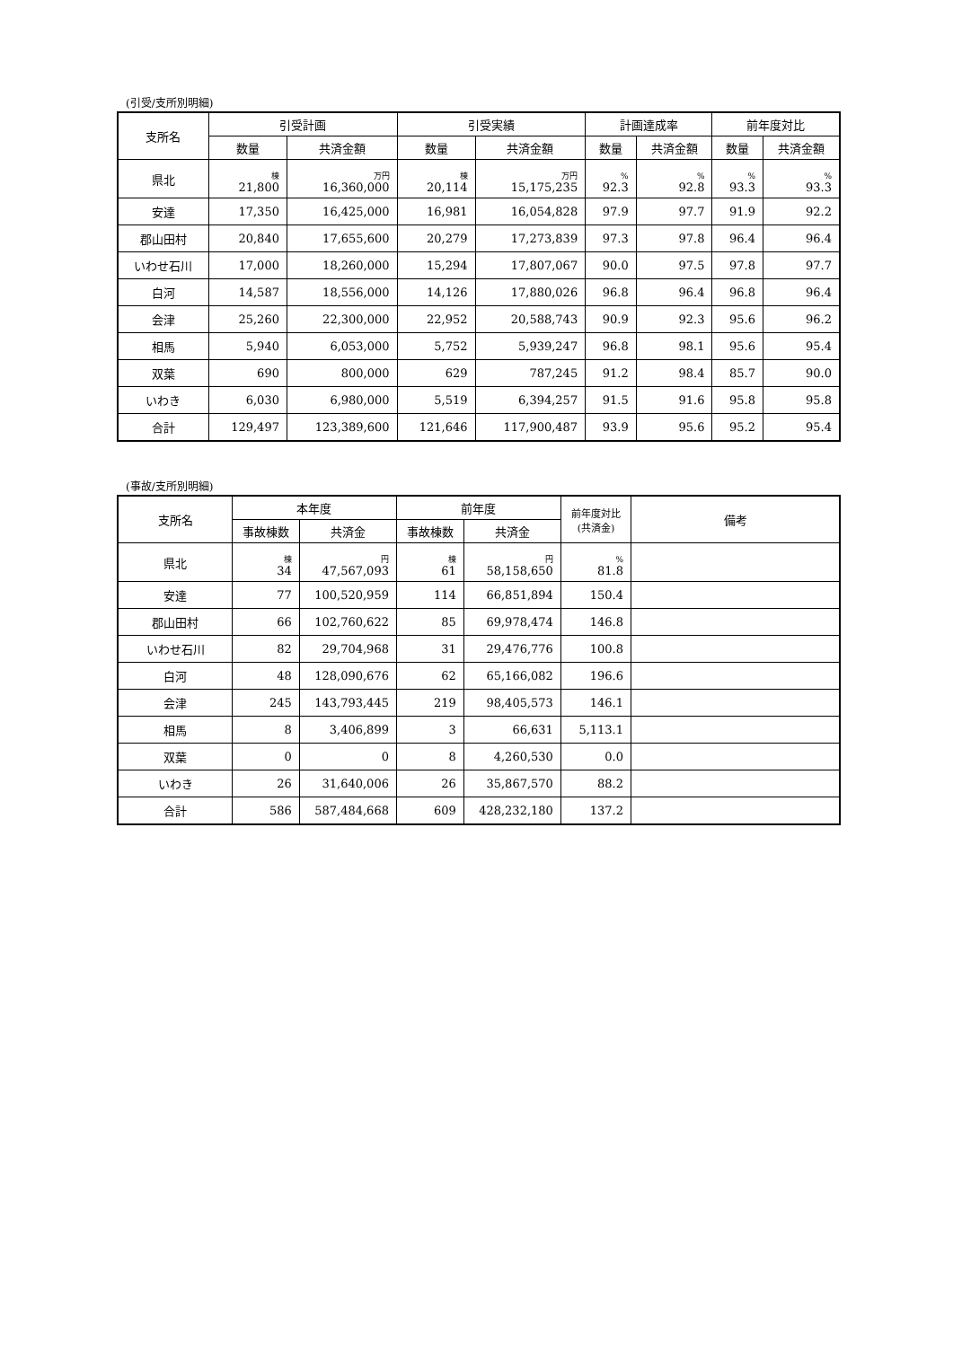(引受/支所別明細)
| 支所名 | 引受計画 | | 引受実績 | | 計画達成率 | | 前年度対比 | |
| --- | --- | --- | --- | --- | --- | --- | --- | --- |
| | 数量 | 共済金額 | 数量 | 共済金額 | 数量 | 共済金額 | 数量 | 共済金額 |
| 県北 | 棟 21,800 | 万円 16,360,000 | 棟 20,114 | 万円 15,175,235 | % 92.3 | % 92.8 | % 93.3 | % 93.3 |
| 安達 | 17,350 | 16,425,000 | 16,981 | 16,054,828 | 97.9 | 97.7 | 91.9 | 92.2 |
| 郡山田村 | 20,840 | 17,655,600 | 20,279 | 17,273,839 | 97.3 | 97.8 | 96.4 | 96.4 |
| いわせ石川 | 17,000 | 18,260,000 | 15,294 | 17,807,067 | 90.0 | 97.5 | 97.8 | 97.7 |
| 白河 | 14,587 | 18,556,000 | 14,126 | 17,880,026 | 96.8 | 96.4 | 96.8 | 96.4 |
| 会津 | 25,260 | 22,300,000 | 22,952 | 20,588,743 | 90.9 | 92.3 | 95.6 | 96.2 |
| 相馬 | 5,940 | 6,053,000 | 5,752 | 5,939,247 | 96.8 | 98.1 | 95.6 | 95.4 |
| 双葉 | 690 | 800,000 | 629 | 787,245 | 91.2 | 98.4 | 85.7 | 90.0 |
| いわき | 6,030 | 6,980,000 | 5,519 | 6,394,257 | 91.5 | 91.6 | 95.8 | 95.8 |
| 合計 | 129,497 | 123,389,600 | 121,646 | 117,900,487 | 93.9 | 95.6 | 95.2 | 95.4 |
(事故/支所別明細)
| 支所名 | 本年度 | | 前年度 | | 前年度対比 (共済金) | 備考 |
| --- | --- | --- | --- | --- | --- | --- |
| | 事故棟数 | 共済金 | 事故棟数 | 共済金 | | |
| 県北 | 棟 34 | 円 47,567,093 | 棟 61 | 円 58,158,650 | % 81.8 | |
| 安達 | 77 | 100,520,959 | 114 | 66,851,894 | 150.4 | |
| 郡山田村 | 66 | 102,760,622 | 85 | 69,978,474 | 146.8 | |
| いわせ石川 | 82 | 29,704,968 | 31 | 29,476,776 | 100.8 | |
| 白河 | 48 | 128,090,676 | 62 | 65,166,082 | 196.6 | |
| 会津 | 245 | 143,793,445 | 219 | 98,405,573 | 146.1 | |
| 相馬 | 8 | 3,406,899 | 3 | 66,631 | 5,113.1 | |
| 双葉 | 0 | 0 | 8 | 4,260,530 | 0.0 | |
| いわき | 26 | 31,640,006 | 26 | 35,867,570 | 88.2 | |
| 合計 | 586 | 587,484,668 | 609 | 428,232,180 | 137.2 | |